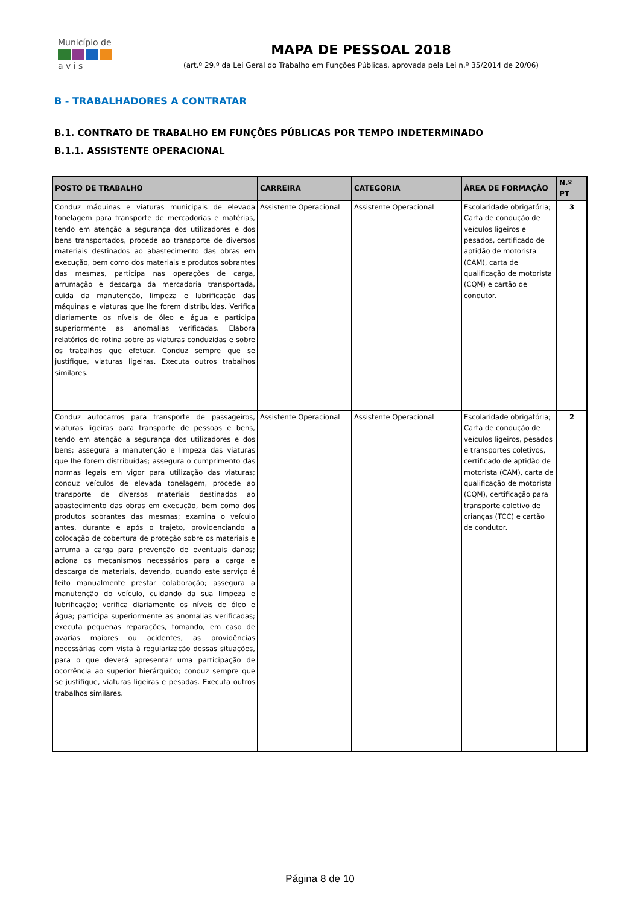Município de
a v i s
MAPA DE PESSOAL 2018
(art.º 29.º da Lei Geral do Trabalho em Funções Públicas, aprovada pela Lei n.º 35/2014 de 20/06)
B - TRABALHADORES A CONTRATAR
B.1. CONTRATO DE TRABALHO EM FUNÇÕES PÚBLICAS POR TEMPO INDETERMINADO
B.1.1. ASSISTENTE OPERACIONAL
| POSTO DE TRABALHO | CARREIRA | CATEGORIA | ÁREA DE FORMAÇÃO | N.º PT |
| --- | --- | --- | --- | --- |
| Conduz máquinas e viaturas municipais de elevada tonelagem para transporte de mercadorias e matérias, tendo em atenção a segurança dos utilizadores e dos bens transportados, procede ao transporte de diversos materiais destinados ao abastecimento das obras em execução, bem como dos materiais e produtos sobrantes das mesmas, participa nas operações de carga, arrumação e descarga da mercadoria transportada, cuida da manutenção, limpeza e lubrificação das máquinas e viaturas que lhe forem distribuídas. Verifica diariamente os níveis de óleo e água e participa superiormente as anomalias verificadas. Elabora relatórios de rotina sobre as viaturas conduzidas e sobre os trabalhos que efetuar. Conduz sempre que se justifique, viaturas ligeiras. Executa outros trabalhos similares. | Assistente Operacional | Assistente Operacional | Escolaridade obrigatória; Carta de condução de veículos ligeiros e pesados, certificado de aptidão de motorista (CAM), carta de qualificação de motorista (CQM) e cartão de condutor. | 3 |
| Conduz autocarros para transporte de passageiros, viaturas ligeiras para transporte de pessoas e bens, tendo em atenção a segurança dos utilizadores e dos bens; assegura a manutenção e limpeza das viaturas que lhe forem distribuídas; assegura o cumprimento das normas legais em vigor para utilização das viaturas; conduz veículos de elevada tonelagem, procede ao transporte de diversos materiais destinados ao abastecimento das obras em execução, bem como dos produtos sobrantes das mesmas; examina o veículo antes, durante e após o trajeto, providenciando a colocação de cobertura de proteção sobre os materiais e arruma a carga para prevenção de eventuais danos; aciona os mecanismos necessários para a carga e descarga de materiais, devendo, quando este serviço é feito manualmente prestar colaboração; assegura a manutenção do veículo, cuidando da sua limpeza e lubrificação; verifica diariamente os níveis de óleo e água; participa superiormente as anomalias verificadas; executa pequenas reparações, tomando, em caso de avarias maiores ou acidentes, as providências necessárias com vista à regularização dessas situações, para o que deverá apresentar uma participação de ocorrência ao superior hierárquico; conduz sempre que se justifique, viaturas ligeiras e pesadas. Executa outros trabalhos similares. | Assistente Operacional | Assistente Operacional | Escolaridade obrigatória; Carta de condução de veículos ligeiros, pesados e transportes coletivos, certificado de aptidão de motorista (CAM), carta de qualificação de motorista (CQM), certificação para transporte coletivo de crianças (TCC) e cartão de condutor. | 2 |
Página 8 de 10